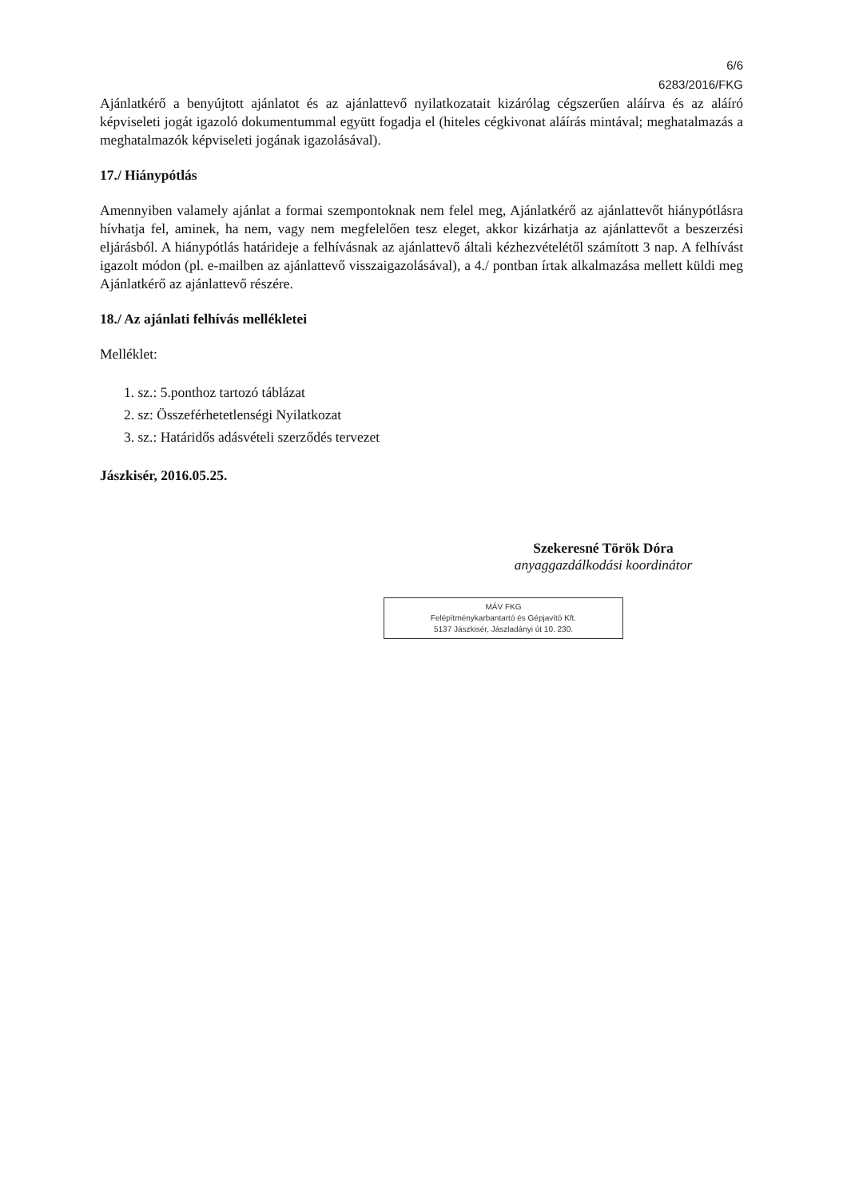6/6
6283/2016/FKG
Ajánlatkérő a benyújtott ajánlatot és az ajánlattevő nyilatkozatait kizárólag cégszerűen aláírva és az aláíró képviseleti jogát igazoló dokumentummal együtt fogadja el (hiteles cégkivonat aláírás mintával; meghatalmazás a meghatalmazók képviseleti jogának igazolásával).
17./ Hiánypótlás
Amennyiben valamely ajánlat a formai szempontoknak nem felel meg, Ajánlatkérő az ajánlattevőt hiánypótlásra hívhatja fel, aminek, ha nem, vagy nem megfelelően tesz eleget, akkor kizárhatja az ajánlattevőt a beszerzési eljárásból. A hiánypótlás határideje a felhívásnak az ajánlattevő általi kézhezvételétől számított 3 nap. A felhívást igazolt módon (pl. e-mailben az ajánlattevő visszaigazolásával), a 4./ pontban írtak alkalmazása mellett küldi meg Ajánlatkérő az ajánlattevő részére.
18./ Az ajánlati felhívás mellékletei
Melléklet:
1. sz.: 5.ponthoz tartozó táblázat
2. sz: Összeférhetetlenségi Nyilatkozat
3. sz.: Határidős adásvételi szerződés tervezet
Jászkisér, 2016.05.25.
Szekeresné Török Dóra
anyaggazdálkodási koordinátor
MÁV FKG
Felépítménykarbantartó és Gépjavító Kft.
5137 Jászkisér, Jászladányi út 10. 230.